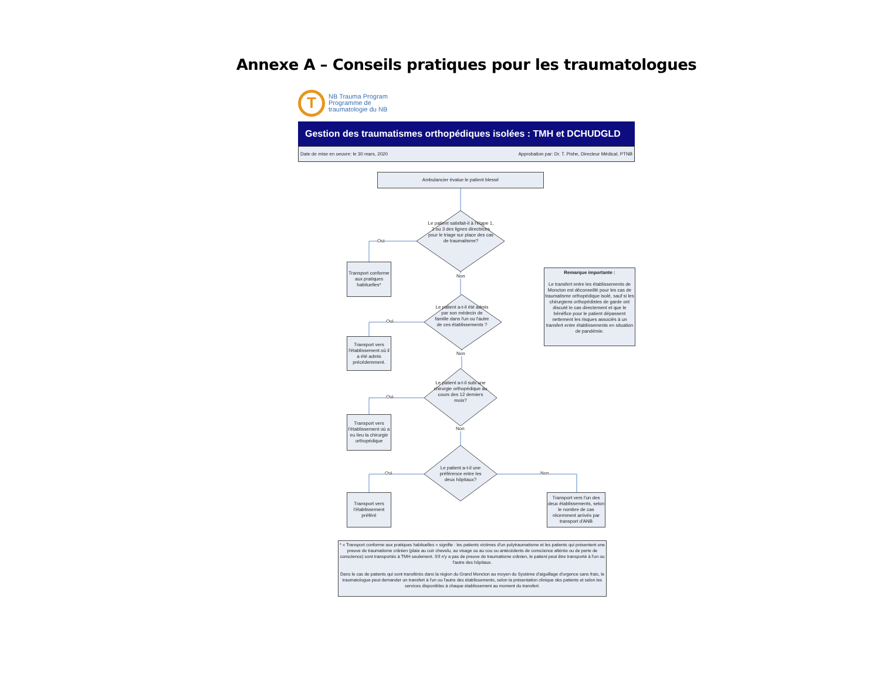Annexe A – Conseils pratiques pour les traumatologues
T
NB Trauma Program
Programme de
traumatologie du NB
Gestion des traumatismes orthopédiques isolées : TMH et DCHUDGLD
Date de mise en oeuvre: le 30 mars, 2020 Approbation par: Dr. T. Pishe, Directeur Médical, PTNB
Ambulancier évalue le patient blessé
Le patient satisfait-il à l'étape 1, 2 ou 3 des lignes directrices pour le triage sur place des cas de traumatisme?
Oui
Non
Transport conforme aux pratiques habituelles*
Le patient a-t-il été admis par son médecin de famille dans l'un ou l'autre de ces établissements ?
Oui
Non
Transport vers l'établissement où il a été admis précédemment.
Le patient a-t-il subi une chirurgie orthopédique au cours des 12 derniers mois?
Oui
Non
Transport vers l'établissement où a eu lieu la chirurgie orthopédique
Le patient a-t-il une préférence entre les deux hôpitaux?
Oui Non
Transport vers l'établissement préféré
Transport vers l'un des deux établissements, selon le nombre de cas récemment arrivés par transport d'ANB
Remarque importante :
Le transfert entre les établissements de Moncton est déconseillé pour les cas de traumatisme orthopédique isolé, sauf si les chirurgiens orthopédistes de garde ont discuté le cas directement et que le bénéfice pour le patient dépassent nettement les risques associés à un transfert entre établissements en situation de pandémie.
* « Transport conforme aux pratiques habituelles » signifie : les patients victimes d'un polytraumatisme et les patients qui présentent une preuve de traumatisme crânien (plaie au cuir chevelu, au visage ou au cou ou antécédents de conscience altérée ou de perte de conscience) sont transportés à TMH seulement. S'il n'y a pas de preuve de traumatisme crânien, le patient peut être transporté à l'un ou l'autre des hôpitaux.
Dans le cas de patients qui sont transférés dans la région du Grand Moncton au moyen du Système d'aiguillage d'urgence sans frais, le traumatologue peut demander un transfert à l'un ou l'autre des établissements, selon la présentation clinique des patients et selon les services disponibles à chaque établissement au moment du transfert.